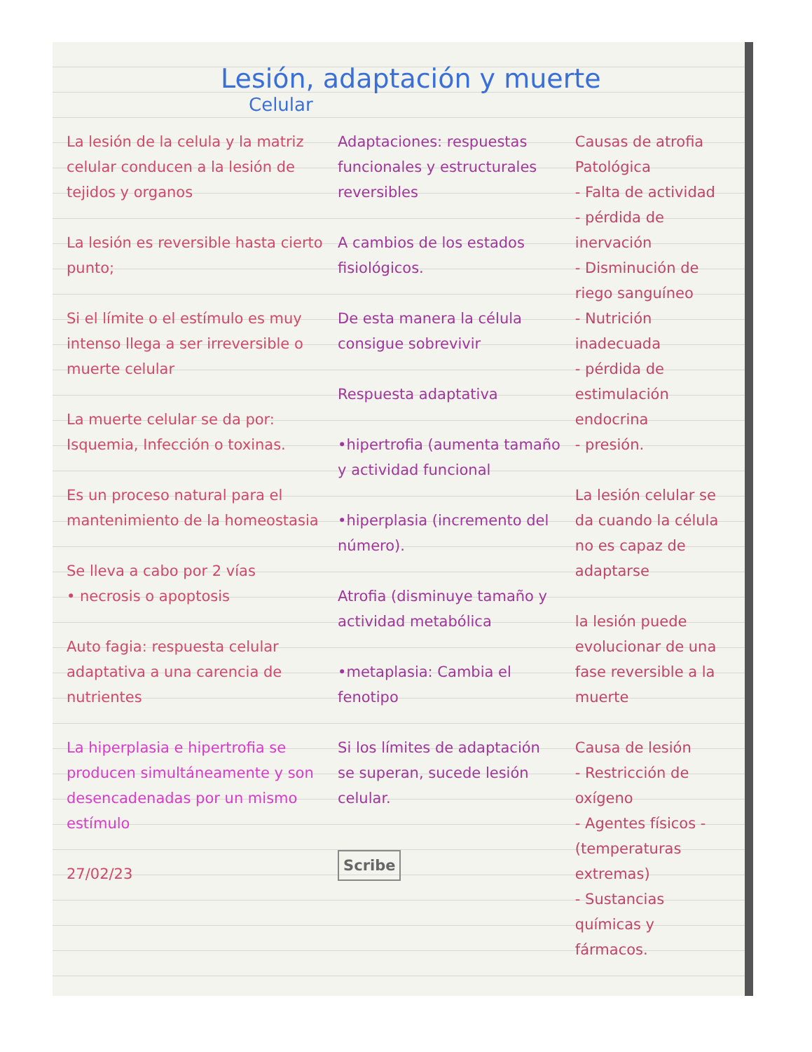Lesión, adaptación y muerte
Celular
La lesión de la celula y la matriz celular conducen a la lesión de tejidos y organos
La lesión es reversible hasta cierto punto;
Si el límite o el estímulo es muy intenso llega a ser irreversible o muerte celular
La muerte celular se da por: Isquemia, Infección o toxinas.
Es un proceso natural para el mantenimiento de la homeostasia
Se lleva a cabo por 2 vías
• necrosis o apoptosis
Auto fagia: respuesta celular adaptativa a una carencia de nutrientes
La hiperplasia e hipertrofia se producen simultáneamente y son desencadenadas por un mismo estímulo
27/02/23
Adaptaciones: respuestas funcionales y estructurales reversibles
A cambios de los estados fisiológicos.
De esta manera la célula consigue sobrevivir
Respuesta adaptativa
•hipertrofia (aumenta tamaño y actividad funcional
•hiperplasia (incremento del número).
Atrofia (disminuye tamaño y actividad metabólica
•metaplasia: Cambia el fenotipo
Si los límites de adaptación se superan, sucede lesión celular.
Scribe
Causas de atrofia Patológica
- Falta de actividad
- pérdida de inervación
- Disminución de riego sanguíneo
- Nutrición inadecuada
- pérdida de estimulación endocrina
- presión.
La lesión celular se da cuando la célula no es capaz de adaptarse
la lesión puede evolucionar de una fase reversible a la muerte
Causa de lesión
- Restricción de oxígeno
- Agentes físicos - (temperaturas extremas)
- Sustancias químicas y fármacos.